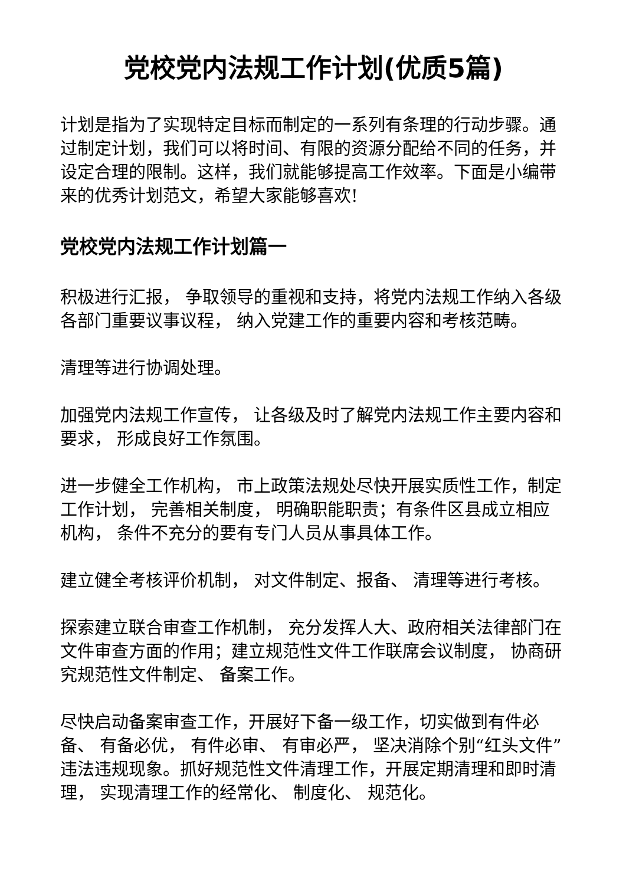党校党内法规工作计划(优质5篇)
计划是指为了实现特定目标而制定的一系列有条理的行动步骤。通过制定计划，我们可以将时间、有限的资源分配给不同的任务，并设定合理的限制。这样，我们就能够提高工作效率。下面是小编带来的优秀计划范文，希望大家能够喜欢!
党校党内法规工作计划篇一
积极进行汇报， 争取领导的重视和支持，将党内法规工作纳入各级各部门重要议事议程， 纳入党建工作的重要内容和考核范畴。
清理等进行协调处理。
加强党内法规工作宣传， 让各级及时了解党内法规工作主要内容和要求， 形成良好工作氛围。
进一步健全工作机构， 市上政策法规处尽快开展实质性工作，制定工作计划， 完善相关制度， 明确职能职责；有条件区县成立相应机构， 条件不充分的要有专门人员从事具体工作。
建立健全考核评价机制， 对文件制定、报备、 清理等进行考核。
探索建立联合审查工作机制， 充分发挥人大、政府相关法律部门在文件审查方面的作用；建立规范性文件工作联席会议制度， 协商研究规范性文件制定、 备案工作。
尽快启动备案审查工作，开展好下备一级工作，切实做到有件必备、 有备必优， 有件必审、 有审必严， 坚决消除个别“红头文件” 违法违规现象。抓好规范性文件清理工作，开展定期清理和即时清理， 实现清理工作的经常化、 制度化、 规范化。